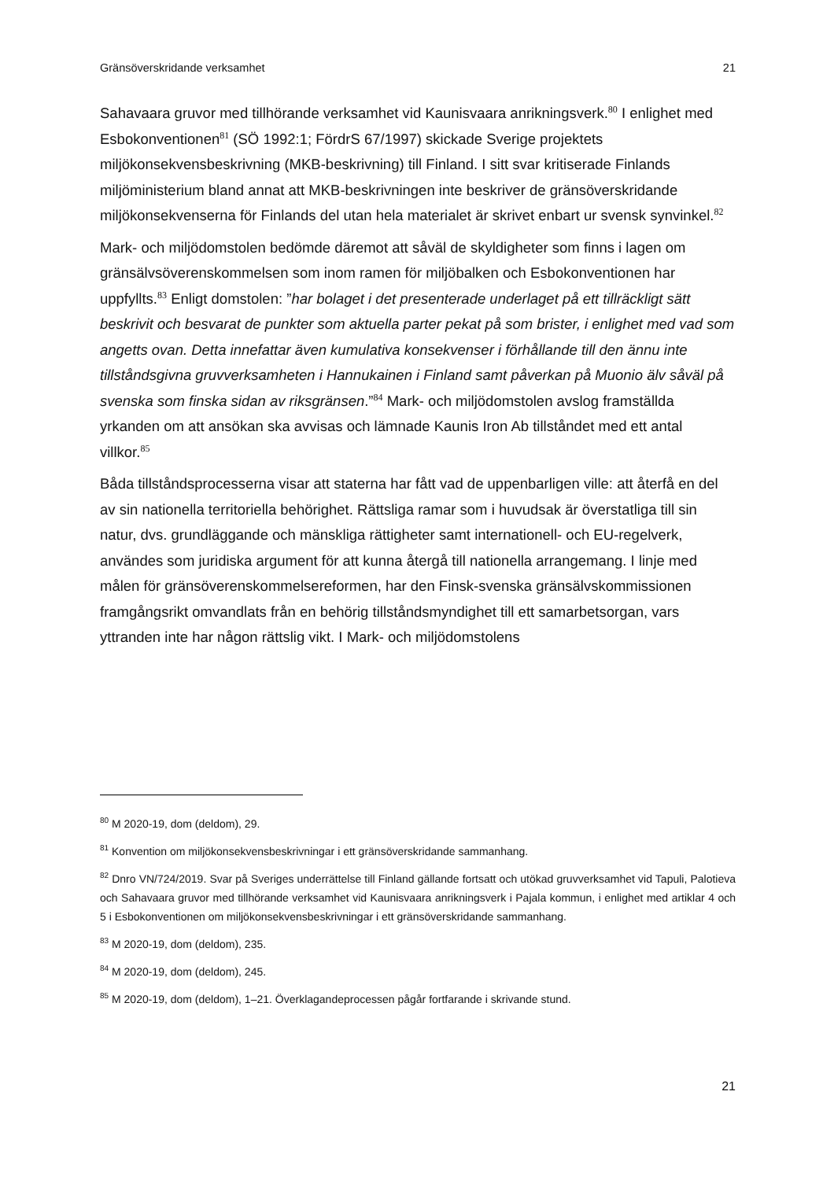Gränsöverskridande verksamhet 21
Sahavaara gruvor med tillhörande verksamhet vid Kaunisvaara anrikningsverk.<sup>80</sup> I enlighet med Esbokonventionen<sup>81</sup> (SÖ 1992:1; FördrS 67/1997) skickade Sverige projektets miljökonsekvensbeskrivning (MKB-beskrivning) till Finland. I sitt svar kritiserade Finlands miljöministerium bland annat att MKB-beskrivningen inte beskriver de gränsöverskridande miljökonsekvenserna för Finlands del utan hela materialet är skrivet enbart ur svensk synvinkel.<sup>82</sup>
Mark- och miljödomstolen bedömde däremot att såväl de skyldigheter som finns i lagen om gränsälvsöverenskommelsen som inom ramen för miljöbalken och Esbokonventionen har uppfyllts.<sup>83</sup> Enligt domstolen: ”har bolaget i det presenterade underlaget på ett tillräckligt sätt beskrivit och besvarat de punkter som aktuella parter pekat på som brister, i enlighet med vad som angetts ovan. Detta innefattar även kumulativa konsekvenser i förhållande till den ännu inte tillståndsgivna gruvverksamheten i Hannukainen i Finland samt påverkan på Muonio älv såväl på svenska som finska sidan av riksgränsen.”<sup>84</sup> Mark- och miljödomstolen avslog framställda yrkanden om att ansökan ska avvisas och lämnade Kaunis Iron Ab tillståndet med ett antal villkor.<sup>85</sup>
Båda tillståndsprocesserna visar att staterna har fått vad de uppenbarligen ville: att återfå en del av sin nationella territoriella behörighet. Rättsliga ramar som i huvudsak är överstatliga till sin natur, dvs. grundläggande och mänskliga rättigheter samt internationell- och EU-regelverk, användes som juridiska argument för att kunna återgå till nationella arrangemang. I linje med målen för gränsöverenskommelsereformen, har den Finsk-svenska gränsälvskommissionen framgångsrikt omvandlats från en behörig tillståndsmyndighet till ett samarbetsorgan, vars yttranden inte har någon rättslig vikt. I Mark- och miljödomstolens
<sup>80</sup> M 2020-19, dom (deldom), 29.
<sup>81</sup> Konvention om miljökonsekvensbeskrivningar i ett gränsöverskridande sammanhang.
<sup>82</sup> Dnro VN/724/2019. Svar på Sveriges underrättelse till Finland gällande fortsatt och utökad gruvverksamhet vid Tapuli, Palotieva och Sahavaara gruvor med tillhörande verksamhet vid Kaunisvaara anrikningsverk i Pajala kommun, i enlighet med artiklar 4 och 5 i Esbokonventionen om miljökonsekvensbeskrivningar i ett gränsöverskridande sammanhang.
<sup>83</sup> M 2020-19, dom (deldom), 235.
<sup>84</sup> M 2020-19, dom (deldom), 245.
<sup>85</sup> M 2020-19, dom (deldom), 1–21. Överklagandeprocessen pågår fortfarande i skrivande stund.
21